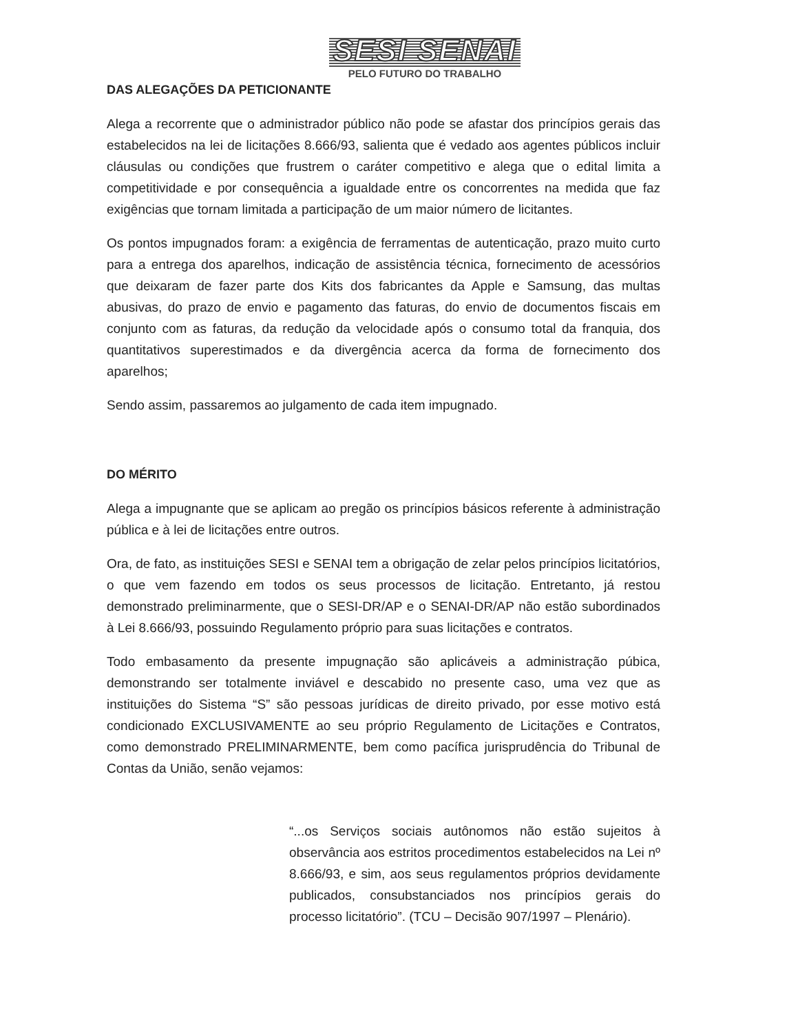SESI SENAI
PELO FUTURO DO TRABALHO
DAS ALEGAÇÕES DA PETICIONANTE
Alega a recorrente que o administrador público não pode se afastar dos princípios gerais das estabelecidos na lei de licitações 8.666/93, salienta que é vedado aos agentes públicos incluir cláusulas ou condições que frustrem o caráter competitivo e alega que o edital limita a competitividade e por consequência a igualdade entre os concorrentes na medida que faz exigências que tornam limitada a participação de um maior número de licitantes.
Os pontos impugnados foram: a exigência de ferramentas de autenticação, prazo muito curto para a entrega dos aparelhos, indicação de assistência técnica, fornecimento de acessórios que deixaram de fazer parte dos Kits dos fabricantes da Apple e Samsung, das multas abusivas, do prazo de envio e pagamento das faturas, do envio de documentos fiscais em conjunto com as faturas, da redução da velocidade após o consumo total da franquia, dos quantitativos superestimados e da divergência acerca da forma de fornecimento dos aparelhos;
Sendo assim, passaremos ao julgamento de cada item impugnado.
DO MÉRITO
Alega a impugnante que se aplicam ao pregão os princípios básicos referente à administração pública e à lei de licitações entre outros.
Ora, de fato, as instituições SESI e SENAI tem a obrigação de zelar pelos princípios licitatórios, o que vem fazendo em todos os seus processos de licitação. Entretanto, já restou demonstrado preliminarmente, que o SESI-DR/AP e o SENAI-DR/AP não estão subordinados à Lei 8.666/93, possuindo Regulamento próprio para suas licitações e contratos.
Todo embasamento da presente impugnação são aplicáveis a administração púbica, demonstrando ser totalmente inviável e descabido no presente caso, uma vez que as instituições do Sistema “S” são pessoas jurídicas de direito privado, por esse motivo está condicionado EXCLUSIVAMENTE ao seu próprio Regulamento de Licitações e Contratos, como demonstrado PRELIMINARMENTE, bem como pacífica jurisprudência do Tribunal de Contas da União, senão vejamos:
“...os Serviços sociais autônomos não estão sujeitos à observância aos estritos procedimentos estabelecidos na Lei nº 8.666/93, e sim, aos seus regulamentos próprios devidamente publicados, consubstanciados nos princípios gerais do processo licitatório”. (TCU – Decisão 907/1997 – Plenário).